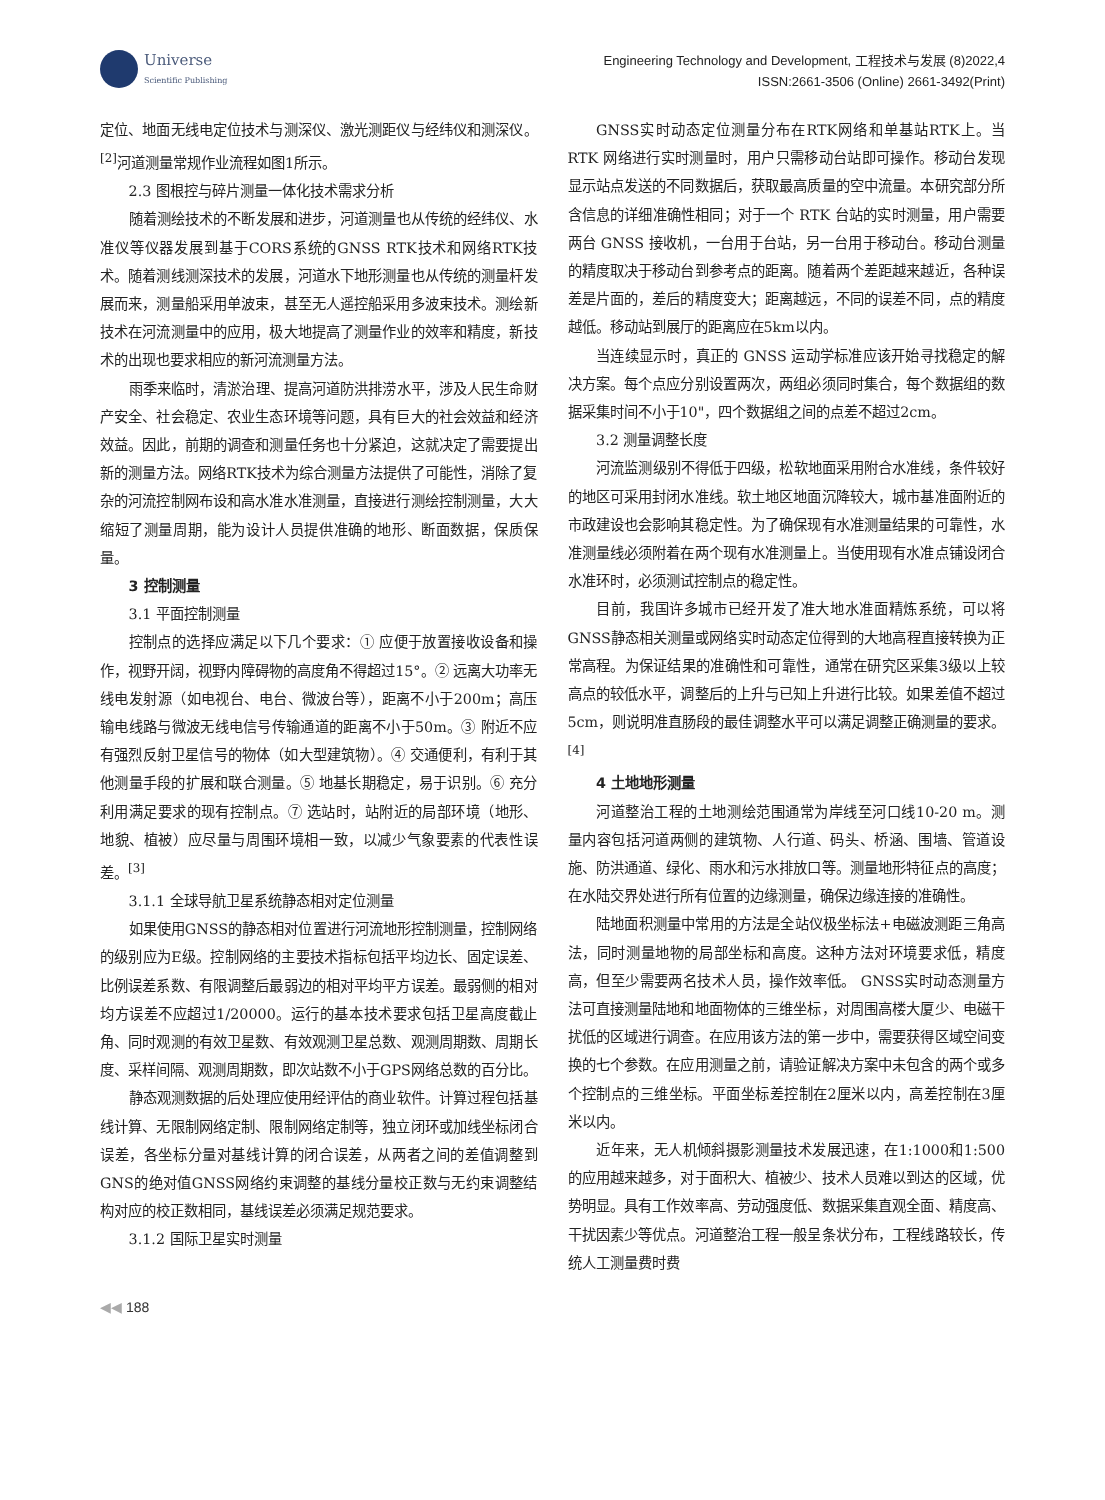Universe
Scientific Publishing
Engineering Technology and Development, 工程技术与发展 (8)2022,4
ISSN:2661-3506 (Online) 2661-3492(Print)
定位、地面无线电定位技术与测深仪、激光测距仪与经纬仪和测深仪。<sup>[2]</sup>河道测量常规作业流程如图1所示。
2.3 图根控与碎片测量一体化技术需求分析
随着测绘技术的不断发展和进步，河道测量也从传统的经纬仪、水准仪等仪器发展到基于CORS系统的GNSS RTK技术和网络RTK技术。随着测线测深技术的发展，河道水下地形测量也从传统的测量杆发展而来，测量船采用单波束，甚至无人遥控船采用多波束技术。测绘新技术在河流测量中的应用，极大地提高了测量作业的效率和精度，新技术的出现也要求相应的新河流测量方法。
雨季来临时，清淤治理、提高河道防洪排涝水平，涉及人民生命财产安全、社会稳定、农业生态环境等问题，具有巨大的社会效益和经济效益。因此，前期的调查和测量任务也十分紧迫，这就决定了需要提出新的测量方法。网络RTK技术为综合测量方法提供了可能性，消除了复杂的河流控制网布设和高水准水准测量，直接进行测绘控制测量，大大缩短了测量周期，能为设计人员提供准确的地形、断面数据，保质保量。
3 控制测量
3.1 平面控制测量
控制点的选择应满足以下几个要求：① 应便于放置接收设备和操作，视野开阔，视野内障碍物的高度角不得超过15°。② 远离大功率无线电发射源（如电视台、电台、微波台等），距离不小于200m；高压输电线路与微波无线电信号传输通道的距离不小于50m。③ 附近不应有强烈反射卫星信号的物体（如大型建筑物）。④ 交通便利，有利于其他测量手段的扩展和联合测量。⑤ 地基长期稳定，易于识别。⑥ 充分利用满足要求的现有控制点。⑦ 选站时，站附近的局部环境（地形、地貌、植被）应尽量与周围环境相一致，以减少气象要素的代表性误差。<sup>[3]</sup>
3.1.1 全球导航卫星系统静态相对定位测量
如果使用GNSS的静态相对位置进行河流地形控制测量，控制网络的级别应为E级。控制网络的主要技术指标包括平均边长、固定误差、比例误差系数、有限调整后最弱边的相对平均平方误差。最弱侧的相对均方误差不应超过1/20000。运行的基本技术要求包括卫星高度截止角、同时观测的有效卫星数、有效观测卫星总数、观测周期数、周期长度、采样间隔、观测周期数，即次站数不小于GPS网络总数的百分比。
静态观测数据的后处理应使用经评估的商业软件。计算过程包括基线计算、无限制网络定制、限制网络定制等，独立闭环或加线坐标闭合误差，各坐标分量对基线计算的闭合误差，从两者之间的差值调整到GNS的绝对值GNSS网络约束调整的基线分量校正数与无约束调整结构对应的校正数相同，基线误差必须满足规范要求。
3.1.2 国际卫星实时测量
GNSS实时动态定位测量分布在RTK网络和单基站RTK上。当 RTK 网络进行实时测量时，用户只需移动台站即可操作。移动台发现显示站点发送的不同数据后，获取最高质量的空中流量。本研究部分所含信息的详细准确性相同；对于一个 RTK 台站的实时测量，用户需要两台 GNSS 接收机，一台用于台站，另一台用于移动台。移动台测量的精度取决于移动台到参考点的距离。随着两个差距越来越近，各种误差是片面的，差后的精度变大；距离越远，不同的误差不同，点的精度越低。移动站到展厅的距离应在5km以内。
当连续显示时，真正的 GNSS 运动学标准应该开始寻找稳定的解决方案。每个点应分别设置两次，两组必须同时集合，每个数据组的数据采集时间不小于10"，四个数据组之间的点差不超过2cm。
3.2 测量调整长度
河流监测级别不得低于四级，松软地面采用附合水准线，条件较好的地区可采用封闭水准线。软土地区地面沉降较大，城市基准面附近的市政建设也会影响其稳定性。为了确保现有水准测量结果的可靠性，水准测量线必须附着在两个现有水准测量上。当使用现有水准点铺设闭合水准环时，必须测试控制点的稳定性。
目前，我国许多城市已经开发了准大地水准面精炼系统，可以将GNSS静态相关测量或网络实时动态定位得到的大地高程直接转换为正常高程。为保证结果的准确性和可靠性，通常在研究区采集3级以上较高点的较低水平，调整后的上升与已知上升进行比较。如果差值不超过5cm，则说明准直肠段的最佳调整水平可以满足调整正确测量的要求。<sup>[4]</sup>
4 土地地形测量
河道整治工程的土地测绘范围通常为岸线至河口线10-20 m。测量内容包括河道两侧的建筑物、人行道、码头、桥涵、围墙、管道设施、防洪通道、绿化、雨水和污水排放口等。测量地形特征点的高度；在水陆交界处进行所有位置的边缘测量，确保边缘连接的准确性。
陆地面积测量中常用的方法是全站仪极坐标法+电磁波测距三角高法，同时测量地物的局部坐标和高度。这种方法对环境要求低，精度高，但至少需要两名技术人员，操作效率低。 GNSS实时动态测量方法可直接测量陆地和地面物体的三维坐标，对周围高楼大厦少、电磁干扰低的区域进行调查。在应用该方法的第一步中，需要获得区域空间变换的七个参数。在应用测量之前，请验证解决方案中未包含的两个或多个控制点的三维坐标。平面坐标差控制在2厘米以内，高差控制在3厘米以内。
近年来，无人机倾斜摄影测量技术发展迅速，在1:1000和1:500的应用越来越多，对于面积大、植被少、技术人员难以到达的区域，优势明显。具有工作效率高、劳动强度低、数据采集直观全面、精度高、干扰因素少等优点。河道整治工程一般呈条状分布，工程线路较长，传统人工测量费时费
◀◀ 188